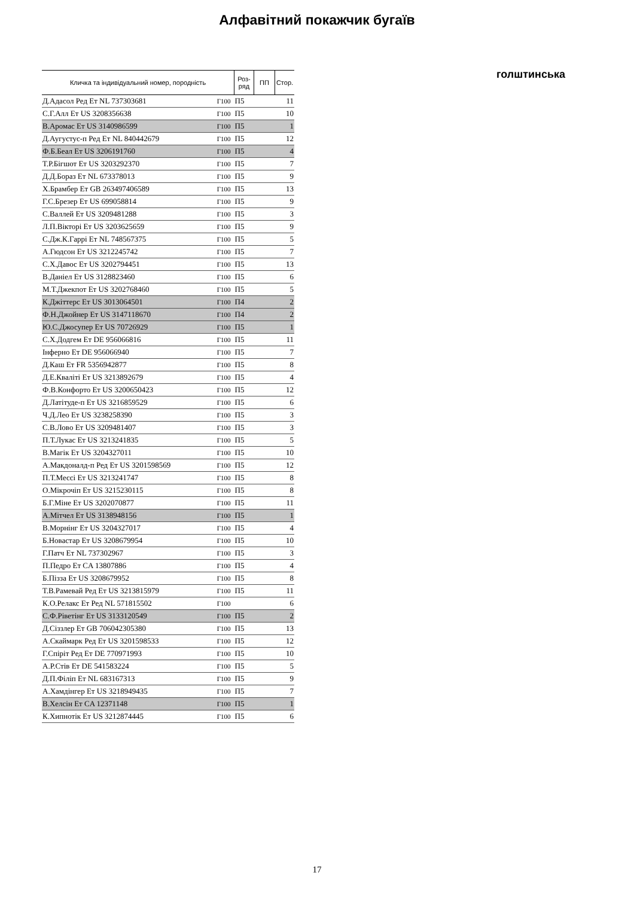Алфавітний покажчик бугаїв
голштинська
| Кличка та індивідуальний номер, породність | | Роз- ряд | ПП | Стор. |
| --- | --- | --- | --- | --- |
| Д.Адасол Ред Ет NL 737303681 | Г100 | П5 | | 11 |
| С.Г.Алл Ет US 3208356638 | Г100 | П5 | | 10 |
| В.Аромас Ет US 3140986599 | Г100 | П5 | | 1 |
| Д.Аугустус-п Ред Ет NL 840442679 | Г100 | П5 | | 12 |
| Ф.Б.Беал Ет US 3206191760 | Г100 | П5 | | 4 |
| Т.Р.Бігшот Ет US 3203292370 | Г100 | П5 | | 7 |
| Д.Д.Бораз Ет NL 673378013 | Г100 | П5 | | 9 |
| Х.Брамбер Ет GB 263497406589 | Г100 | П5 | | 13 |
| Г.С.Брезер Ет US 699058814 | Г100 | П5 | | 9 |
| С.Валлей Ет US 3209481288 | Г100 | П5 | | 3 |
| Л.П.Вікторі Ет US 3203625659 | Г100 | П5 | | 9 |
| С.Дж.К.Гаррі Ет NL 748567375 | Г100 | П5 | | 5 |
| А.Гюдсон Ет US 3212245742 | Г100 | П5 | | 7 |
| С.Х.Давос Ет US 3202794451 | Г100 | П5 | | 13 |
| В.Даніел Ет US 3128823460 | Г100 | П5 | | 6 |
| М.Т.Джекпот Ет US 3202768460 | Г100 | П5 | | 5 |
| К.Джіттерс Ет US 3013064501 | Г100 | П4 | | 2 |
| Ф.Н.Джойнер Ет US 3147118670 | Г100 | П4 | | 2 |
| Ю.С.Джосупер Ет US 70726929 | Г100 | П5 | | 1 |
| С.Х.Додгем Ет DE 956066816 | Г100 | П5 | | 11 |
| Інферно Ет DE 956066940 | Г100 | П5 | | 7 |
| Д.Каш Ет FR 5356942877 | Г100 | П5 | | 8 |
| Д.Е.Кваліті Ет US 3213892679 | Г100 | П5 | | 4 |
| Ф.В.Конфорто Ет US 3200650423 | Г100 | П5 | | 12 |
| Д.Латітуде-п Ет US 3216859529 | Г100 | П5 | | 6 |
| Ч.Д.Лео Ет US 3238258390 | Г100 | П5 | | 3 |
| С.В.Лово Ет US 3209481407 | Г100 | П5 | | 3 |
| П.Т.Лукас Ет US 3213241835 | Г100 | П5 | | 5 |
| В.Магік Ет US 3204327011 | Г100 | П5 | | 10 |
| А.Макдоналд-п Ред Ет US 3201598569 | Г100 | П5 | | 12 |
| П.Т.Мессі Ет US 3213241747 | Г100 | П5 | | 8 |
| О.Мікрочіп Ет US 3215230115 | Г100 | П5 | | 8 |
| Б.Г.Міне Ет US 3202070877 | Г100 | П5 | | 11 |
| А.Мітчел Ет US 3138948156 | Г100 | П5 | | 1 |
| В.Морнінг Ет US 3204327017 | Г100 | П5 | | 4 |
| Б.Новастар Ет US 3208679954 | Г100 | П5 | | 10 |
| Г.Патч Ет NL 737302967 | Г100 | П5 | | 3 |
| П.Педро Ет CA 13807886 | Г100 | П5 | | 4 |
| Б.Пізза Ет US 3208679952 | Г100 | П5 | | 8 |
| Т.В.Рамевай Ред Ет US 3213815979 | Г100 | П5 | | 11 |
| К.О.Релакс Ет Ред NL 571815502 | Г100 | | | 6 |
| С.Ф.Ріветінг Ет US 3133120549 | Г100 | П5 | | 2 |
| Д.Сіззлер Ет GB 706042305380 | Г100 | П5 | | 13 |
| А.Скаймарк Ред Ет US 3201598533 | Г100 | П5 | | 12 |
| Г.Спіріт Ред Ет DE 770971993 | Г100 | П5 | | 10 |
| А.Р.Стів Ет DE 541583224 | Г100 | П5 | | 5 |
| Д.П.Філіп Ет NL 683167313 | Г100 | П5 | | 9 |
| А.Хамдінгер Ет US 3218949435 | Г100 | П5 | | 7 |
| В.Хелсін Ет CA 12371148 | Г100 | П5 | | 1 |
| К.Хипнотік Ет US 3212874445 | Г100 | П5 | | 6 |
17